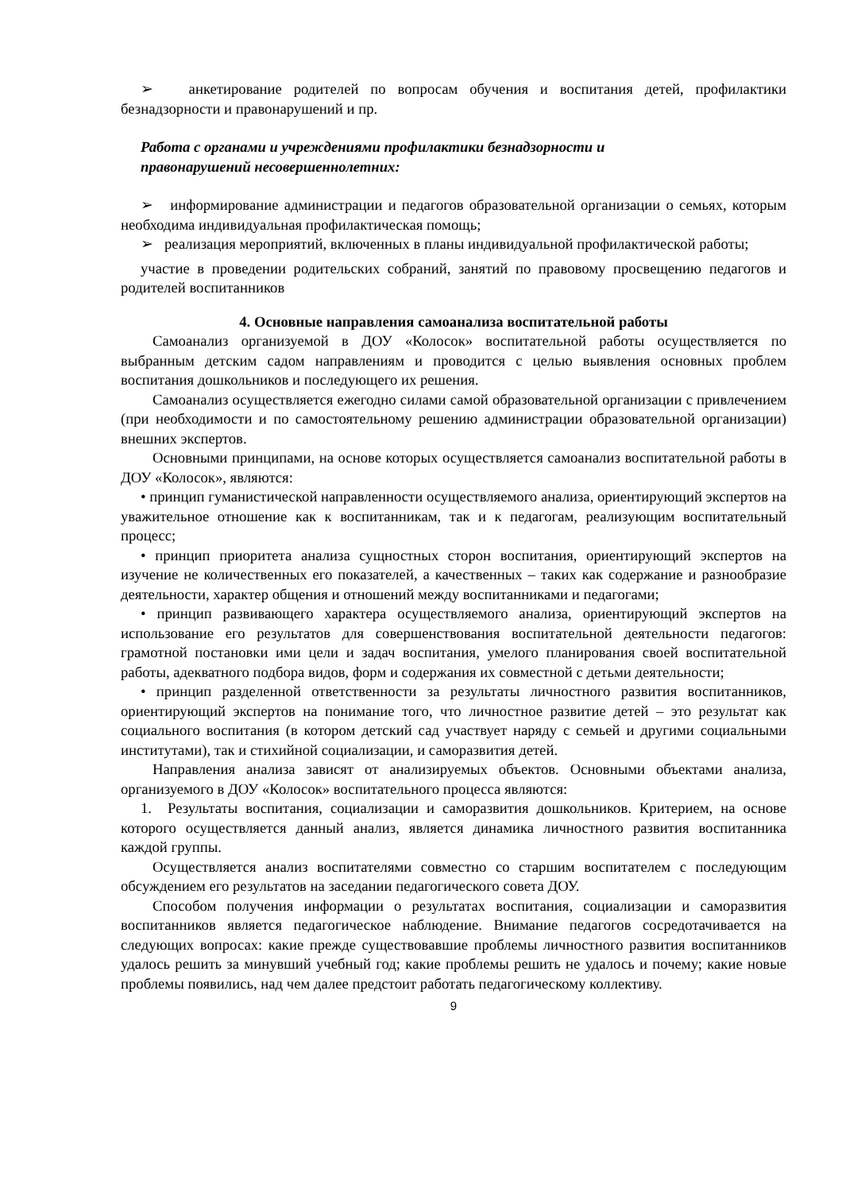➢ анкетирование родителей по вопросам обучения и воспитания детей, профилактики безнадзорности и правонарушений и пр.
Работа с органами и учреждениями профилактики безнадзорности и
правонарушений несовершеннолетних:
➢ информирование администрации и педагогов образовательной организации о семьях, которым необходима индивидуальная профилактическая помощь;
➢ реализация мероприятий, включенных в планы индивидуальной профилактической работы;
участие в проведении родительских собраний, занятий по правовому просвещению педагогов и родителей воспитанников
4. Основные направления самоанализа воспитательной работы
Самоанализ организуемой в ДОУ «Колосок» воспитательной работы осуществляется по выбранным детским садом направлениям и проводится с целью выявления основных проблем воспитания дошкольников и последующего их решения.
Самоанализ осуществляется ежегодно силами самой образовательной организации с привлечением (при необходимости и по самостоятельному решению администрации образовательной организации) внешних экспертов.
Основными принципами, на основе которых осуществляется самоанализ воспитательной работы в ДОУ «Колосок», являются:
• принцип гуманистической направленности осуществляемого анализа, ориентирующий экспертов на уважительное отношение как к воспитанникам, так и к педагогам, реализующим воспитательный процесс;
• принцип приоритета анализа сущностных сторон воспитания, ориентирующий экспертов на изучение не количественных его показателей, а качественных – таких как содержание и разнообразие деятельности, характер общения и отношений между воспитанниками и педагогами;
• принцип развивающего характера осуществляемого анализа, ориентирующий экспертов на использование его результатов для совершенствования воспитательной деятельности педагогов: грамотной постановки ими цели и задач воспитания, умелого планирования своей воспитательной работы, адекватного подбора видов, форм и содержания их совместной с детьми деятельности;
• принцип разделенной ответственности за результаты личностного развития воспитанников, ориентирующий экспертов на понимание того, что личностное развитие детей – это результат как социального воспитания (в котором детский сад участвует наряду с семьей и другими социальными институтами), так и стихийной социализации, и саморазвития детей.
Направления анализа зависят от анализируемых объектов. Основными объектами анализа, организуемого в ДОУ «Колосок» воспитательного процесса являются:
1. Результаты воспитания, социализации и саморазвития дошкольников. Критерием, на основе которого осуществляется данный анализ, является динамика личностного развития воспитанника каждой группы.
Осуществляется анализ воспитателями совместно со старшим воспитателем с последующим обсуждением его результатов на заседании педагогического совета ДОУ.
Способом получения информации о результатах воспитания, социализации и саморазвития воспитанников является педагогическое наблюдение. Внимание педагогов сосредотачивается на следующих вопросах: какие прежде существовавшие проблемы личностного развития воспитанников удалось решить за минувший учебный год; какие проблемы решить не удалось и почему; какие новые проблемы появились, над чем далее предстоит работать педагогическому коллективу.
9